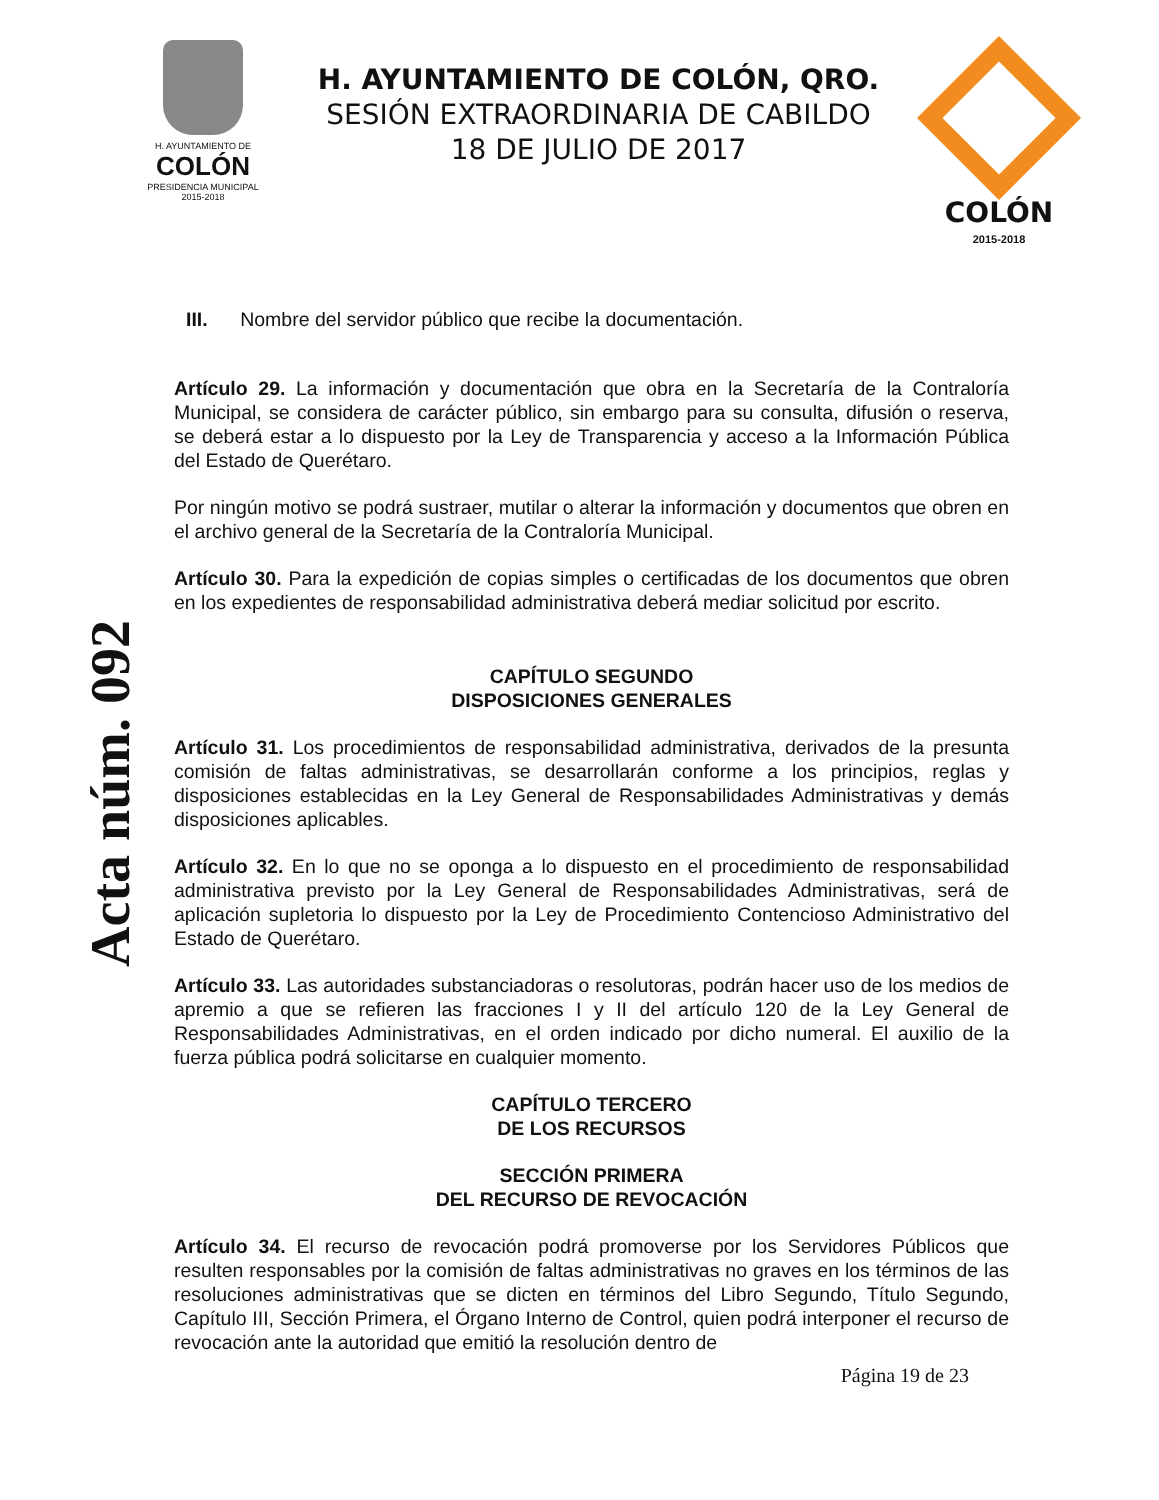H. AYUNTAMIENTO DE
COLÓN
PRESIDENCIA MUNICIPAL
2015-2018
H. AYUNTAMIENTO DE COLÓN, QRO.
SESIÓN EXTRAORDINARIA DE CABILDO
18 DE JULIO DE 2017
COLÓN
2015-2018
Acta núm. 092
III. Nombre del servidor público que recibe la documentación.
Artículo 29. La información y documentación que obra en la Secretaría de la Contraloría Municipal, se considera de carácter público, sin embargo para su consulta, difusión o reserva, se deberá estar a lo dispuesto por la Ley de Transparencia y acceso a la Información Pública del Estado de Querétaro.
Por ningún motivo se podrá sustraer, mutilar o alterar la información y documentos que obren en el archivo general de la Secretaría de la Contraloría Municipal.
Artículo 30. Para la expedición de copias simples o certificadas de los documentos que obren en los expedientes de responsabilidad administrativa deberá mediar solicitud por escrito.
CAPÍTULO SEGUNDO
DISPOSICIONES GENERALES
Artículo 31. Los procedimientos de responsabilidad administrativa, derivados de la presunta comisión de faltas administrativas, se desarrollarán conforme a los principios, reglas y disposiciones establecidas en la Ley General de Responsabilidades Administrativas y demás disposiciones aplicables.
Artículo 32. En lo que no se oponga a lo dispuesto en el procedimiento de responsabilidad administrativa previsto por la Ley General de Responsabilidades Administrativas, será de aplicación supletoria lo dispuesto por la Ley de Procedimiento Contencioso Administrativo del Estado de Querétaro.
Artículo 33. Las autoridades substanciadoras o resolutoras, podrán hacer uso de los medios de apremio a que se refieren las fracciones I y II del artículo 120 de la Ley General de Responsabilidades Administrativas, en el orden indicado por dicho numeral. El auxilio de la fuerza pública podrá solicitarse en cualquier momento.
CAPÍTULO TERCERO
DE LOS RECURSOS
SECCIÓN PRIMERA
DEL RECURSO DE REVOCACIÓN
Artículo 34. El recurso de revocación podrá promoverse por los Servidores Públicos que resulten responsables por la comisión de faltas administrativas no graves en los términos de las resoluciones administrativas que se dicten en términos del Libro Segundo, Título Segundo, Capítulo III, Sección Primera, el Órgano Interno de Control, quien podrá interponer el recurso de revocación ante la autoridad que emitió la resolución dentro de
Página 19 de 23